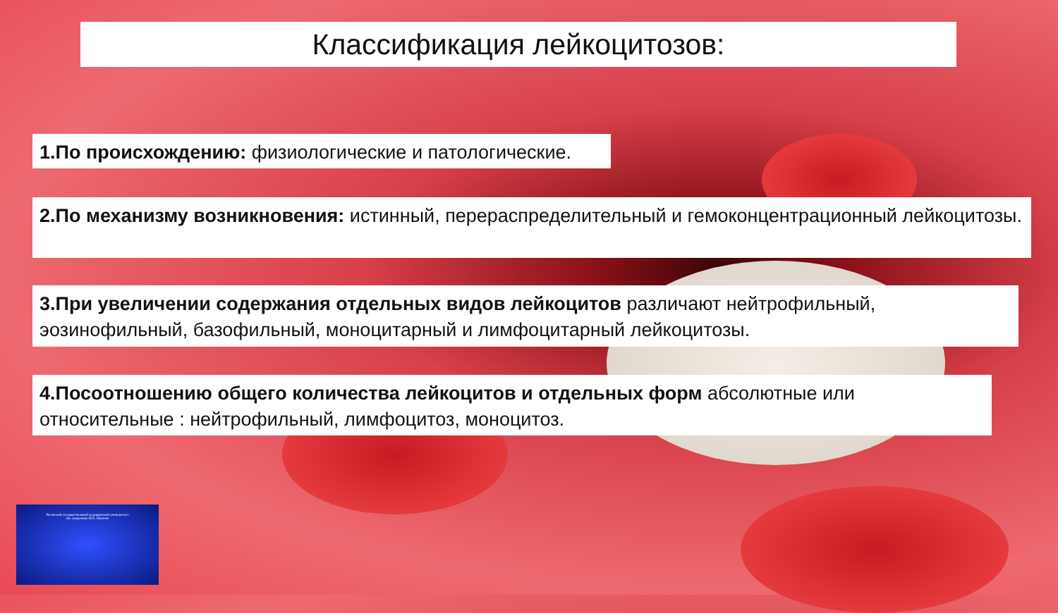Классификация лейкоцитозов:
1.По происхождению: физиологические и патологические.
2.По механизму возникновения: истинный, перераспределительный и гемоконцентрационный лейкоцитозы.
3.При увеличении содержания отдельных видов лейкоцитов различают нейтрофильный, эозинофильный, базофильный, моноцитарный и лимфоцитарный лейкоцитозы.
4.Посоотношению общего количества лейкоцитов и отдельных форм абсолютные или относительные : нейтрофильный, лимфоцитоз, моноцитоз.
Рязанский государственный медицинский университет
им. академика И.П. Павлова